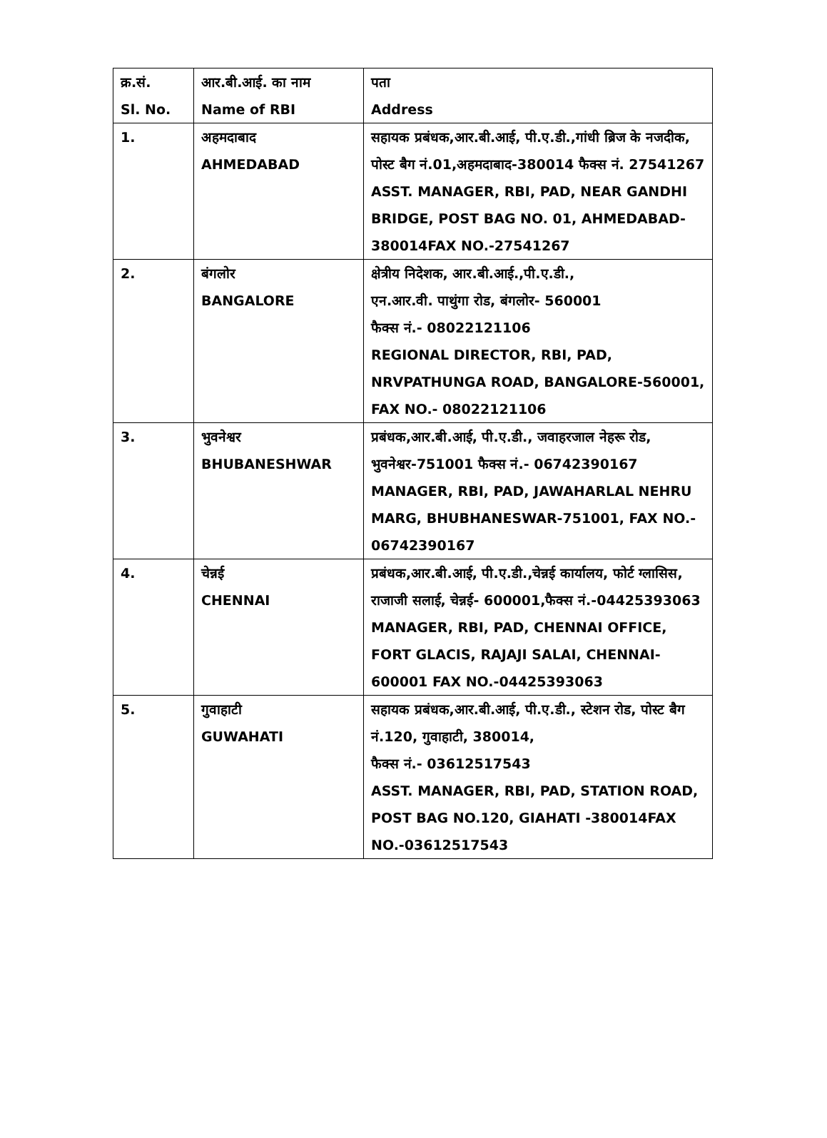| क्र.सं. Sl. No. | आर.बी.आई. का नाम Name of RBI | पता Address |
| --- | --- | --- |
| 1. | अहमदाबाद AHMEDABAD | सहायक प्रबंधक,आर.बी.आई, पी.ए.डी.,गांधी ब्रिज के नजदीक, पोस्ट बैग नं.01,अहमदाबाद-380014 फैक्स नं. 27541267 ASST. MANAGER, RBI, PAD, NEAR GANDHI BRIDGE, POST BAG NO. 01, AHMEDABAD-380014FAX NO.-27541267 |
| 2. | बंगलोर BANGALORE | क्षेत्रीय निदेशक, आर.बी.आई.,पी.ए.डी., एन.आर.वी. पाथुंगा रोड, बंगलोर- 560001 फैक्स नं.- 08022121106 REGIONAL DIRECTOR, RBI, PAD, NRVPATHUNGA ROAD, BANGALORE-560001, FAX NO.- 08022121106 |
| 3. | भुवनेश्वर BHUBANESHWAR | प्रबंधक,आर.बी.आई, पी.ए.डी., जवाहरजाल नेहरू रोड, भुवनेश्वर-751001 फैक्स नं.- 06742390167 MANAGER, RBI, PAD, JAWAHARLAL NEHRU MARG, BHUBHANESWAR-751001, FAX NO.- 06742390167 |
| 4. | चेन्नई CHENNAI | प्रबंधक,आर.बी.आई, पी.ए.डी.,चेन्नई कार्यालय, फोर्ट ग्लासिस, राजाजी सलाई, चेन्नई- 600001,फैक्स नं.-04425393063 MANAGER, RBI, PAD, CHENNAI OFFICE, FORT GLACIS, RAJAJI SALAI, CHENNAI-600001 FAX NO.-04425393063 |
| 5. | गुवाहाटी GUWAHATI | सहायक प्रबंधक,आर.बी.आई, पी.ए.डी., स्टेशन रोड, पोस्ट बैग नं.120, गुवाहाटी, 380014, फैक्स नं.- 03612517543 ASST. MANAGER, RBI, PAD, STATION ROAD, POST BAG NO.120, GIAHATI -380014FAX NO.-03612517543 |